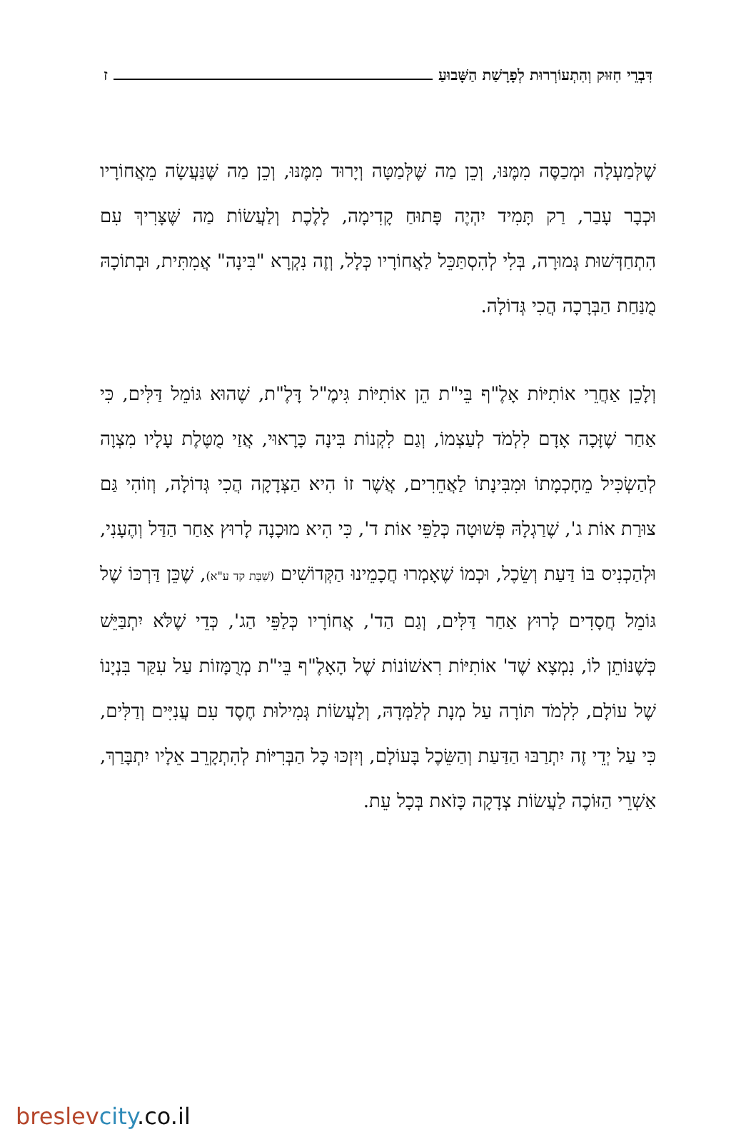דִּבְרֵי חִזּוּק וְהִתְעוֹרְרוּת לְפָרָשַׁת הַשָּׁבוּעַ ז
שֶׁלְּמַעְלָה וּמְכַסֶּה מִמֶּנּוּ, וְכֵן מַה שֶּׁלְּמַטָּה וְיָרוּד מִמֶּנּוּ, וְכֵן מַה שֶּׁנַּעֲשָׂה מֵאֲחוֹרָיו וּכְבָר עָבַר, רַק תָּמִיד יִהְיֶה פָּתוּחַ קָדִימָה, לָלֶכֶת וְלַעֲשׂוֹת מַה שֶּׁצָּרִיךְ עִם הִתְחַדְּשׁוּת גְּמוּרָה, בְּלִי לְהִסְתַּכֵּל לַאֲחוֹרָיו כְּלָל, וְזֶה נִקְרָא "בִּינָה" אֲמִתִּית, וּבְתוֹכָהּ מֻנַּחַת הַבְּרָכָה הֲכִי גְּדוֹלָה.
וְלָכֵן אַחֲרֵי אוֹתִיּוֹת אָלֶ"ף בֵּי"ת הֵן אוֹתִיּוֹת גִּימֶ"ל דָּלֶ"ת, שֶׁהוּא גּוֹמֵל דַּלִּים, כִּי אַחַר שֶׁזָּכָה אָדָם לִלְמֹד לְעַצְמוֹ, וְגַם לִקְנוֹת בִּינָה כָּרָאוּי, אֲזַי מֻטֶּלֶת עָלָיו מִצְוָה לְהַשְׂכִּיל מֵחָכְמָתוֹ וּמִבִּינָתוֹ לַאֲחֵרִים, אֲשֶׁר זוֹ הִיא הַצְּדָקָה הֲכִי גְּדוֹלָה, וְזוֹהִי גַּם צוּרַת אוֹת ג', שֶׁרַגְלָהּ פְּשׁוּטָה כְּלַפֵּי אוֹת ד', כִּי הִיא מוּכָנָה לָרוּץ אַחַר הַדַּל וְהֶעָנִי, וּלְהַכְנִיס בּוֹ דַּעַת וְשֵׂכֶל, וּכְמוֹ שֶׁאָמְרוּ חֲכָמֵינוּ הַקְּדוֹשִׁים (שַׁבָּת קד ע"א), שֶׁכֵּן דַּרְכּוֹ שֶׁל גּוֹמֵל חֲסָדִים לָרוּץ אַחַר דַּלִּים, וְגַם הַד', אֲחוֹרָיו כְּלַפֵּי הַג', כְּדֵי שֶׁלֹּא יִתְבַּיֵּשׁ כְּשֶׁנּוֹתֵן לוֹ, נִמְצָא שֶׁד' אוֹתִיּוֹת רִאשׁוֹנוֹת שֶׁל הָאָלֶ"ף בֵּי"ת מְרֻמָּזוֹת עַל עִקַּר בִּנְיָנוֹ שֶׁל עוֹלָם, לִלְמֹד תּוֹרָה עַל מְנָת לְלַמְּדָהּ, וְלַעֲשׂוֹת גְּמִילוּת חֶסֶד עִם עֲנִיִּים וְדַלִּים, כִּי עַל יְדֵי זֶה יִתְרַבּוּ הַדַּעַת וְהַשֵּׂכֶל בָּעוֹלָם, וְיִזְכּוּ כָּל הַבְּרִיּוֹת לְהִתְקָרֵב אֵלָיו יִתְבָּרַךְ, אַשְׁרֵי הַזּוֹכֶה לַעֲשׂוֹת צְדָקָה כָּזֹאת בְּכָל עֵת.
breslev city.co.il